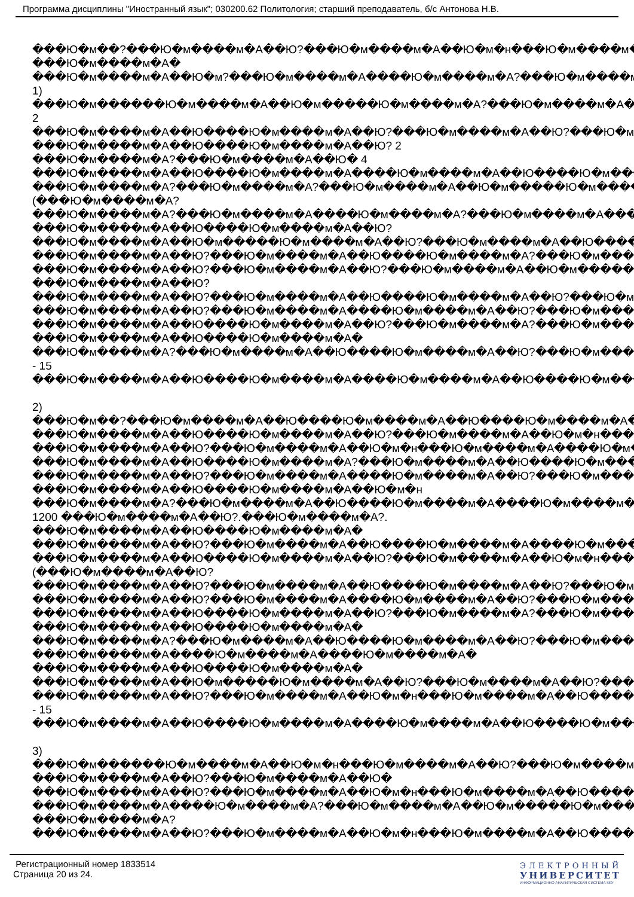Программа дисциплины "Иностранный язык"; 030200.62 Политология; старший преподаватель, б/с Антонова Н.В.
���Ю�м��?���Ю�м����м�А��Ю?���Ю�м����м�А��Ю�м�н���Ю�м����м�А?��
���Ю�м����м�А�
���Ю�м����м�А��Ю�м?���Ю�м����м�А����Ю�м����м�А?���Ю�м����м�А��
1)
���Ю�м������Ю�м����м�А��Ю�м�����Ю�м����м�А?���Ю�м����м�А����Ю
2
���Ю�м����м�А��Ю����Ю�м����м�А��Ю?���Ю�м����м�А��Ю?���Ю�м����
���Ю�м����м�А��Ю����Ю�м����м�А��Ю? 2
���Ю�м����м�А?���Ю�м����м�А��Ю� 4
���Ю�м����м�А��Ю����Ю�м����м�А����Ю�м����м�А��Ю����Ю�м����м�А
���Ю�м����м�А?���Ю�м����м�А?���Ю�м����м�А��Ю�м�����Ю�м����м�А
(���Ю�м����м�А?
���Ю�м����м�А?���Ю�м����м�А����Ю�м����м�А?���Ю�м����м�А����Ю�м
���Ю�м����м�А��Ю����Ю�м����м�А��Ю?
���Ю�м����м�А��Ю�м�����Ю�м����м�А��Ю?���Ю�м����м�А��Ю����Ю�м
���Ю�м����м�А��Ю?���Ю�м����м�А��Ю����Ю�м����м�А?���Ю�м����м�А
���Ю�м����м�А��Ю?���Ю�м����м�А��Ю?���Ю�м����м�А��Ю�м�����Ю�м
���Ю�м����м�А��Ю?
���Ю�м����м�А��Ю?���Ю�м����м�А��Ю����Ю�м����м�А��Ю?���Ю�м����
���Ю�м����м�А��Ю?���Ю�м����м�А����Ю�м����м�А��Ю?���Ю�м����м�А
���Ю�м����м�А��Ю����Ю�м����м�А��Ю?���Ю�м����м�А?���Ю�м����м�А
���Ю�м����м�А��Ю����Ю�м����м�А�
���Ю�м����м�А?���Ю�м����м�А��Ю����Ю�м����м�А��Ю?���Ю�м����м�А
- 15
���Ю�м����м�А��Ю����Ю�м����м�А����Ю�м����м�А��Ю����Ю�м����м�А
2)
���Ю�м��?���Ю�м����м�А��Ю����Ю�м����м�А��Ю����Ю�м����м�А��Ю�
���Ю�м����м�А��Ю����Ю�м����м�А��Ю?���Ю�м����м�А��Ю�м�н���Ю�м
���Ю�м����м�А��Ю?���Ю�м����м�А��Ю�м�н���Ю�м����м�А����Ю�м����
���Ю�м����м�А��Ю����Ю�м����м�А?���Ю�м����м�А��Ю����Ю�м����м�А
���Ю�м����м�А��Ю?���Ю�м����м�А����Ю�м����м�А��Ю?���Ю�м����м�А
���Ю�м����м�А��Ю����Ю�м����м�А��Ю�м�н
���Ю�м����м�А?���Ю�м����м�А��Ю����Ю�м����м�А����Ю�м����м�А��Ю
1200 ���Ю�м����м�А��Ю?.���Ю�м����м�А?.
���Ю�м����м�А��Ю����Ю�м����м�А�
���Ю�м����м�А��Ю?���Ю�м����м�А��Ю����Ю�м����м�А����Ю�м����м�А
���Ю�м����м�А��Ю����Ю�м����м�А��Ю?���Ю�м����м�А��Ю�м�н���Ю�м
(���Ю�м����м�А��Ю?
���Ю�м����м�А��Ю?���Ю�м����м�А��Ю����Ю�м����м�А��Ю?���Ю�м����
���Ю�м����м�А��Ю?���Ю�м����м�А����Ю�м����м�А��Ю?���Ю�м����м�А
���Ю�м����м�А��Ю����Ю�м����м�А��Ю?���Ю�м����м�А?���Ю�м����м�А
���Ю�м����м�А��Ю����Ю�м����м�А�
���Ю�м����м�А?���Ю�м����м�А��Ю����Ю�м����м�А��Ю?���Ю�м����м�А
���Ю�м����м�А����Ю�м����м�А����Ю�м����м�А�
���Ю�м����м�А��Ю����Ю�м����м�А�
���Ю�м����м�А��Ю�м�����Ю�м����м�А��Ю?���Ю�м����м�А��Ю?���Ю�м
���Ю�м����м�А��Ю?���Ю�м����м�А��Ю�м�н���Ю�м����м�А��Ю����Ю�м
- 15
���Ю�м����м�А��Ю����Ю�м����м�А����Ю�м����м�А��Ю����Ю�м����м�А
3)
���Ю�м������Ю�м����м�А��Ю�м�н���Ю�м����м�А��Ю?���Ю�м����м�А��
���Ю�м����м�А��Ю?���Ю�м����м�А��Ю�
���Ю�м����м�А��Ю?���Ю�м����м�А��Ю�м�н���Ю�м����м�А��Ю����Ю�м
���Ю�м����м�А����Ю�м����м�А?���Ю�м����м�А��Ю�м�����Ю�м����м�А
���Ю�м����м�А?
���Ю�м����м�А��Ю?���Ю�м����м�А��Ю�м�н���Ю�м����м�А��Ю����Ю�м
Регистрационный номер 1833514
Страница 20 из 24.
ЭЛЕКТРОННЫЙ
УНИВЕРСИТЕТ
ИНФОРМАЦИОННО-АНАЛИТИЧЕСКАЯ СИСТЕМА КФУ